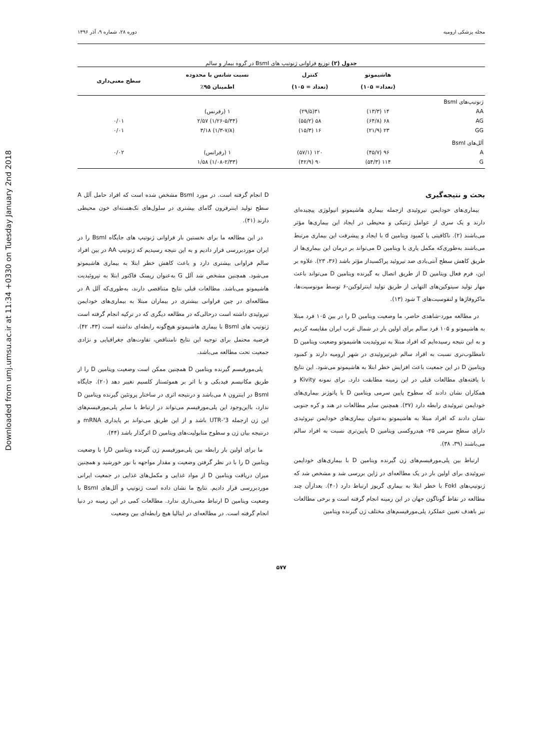Downloaded from umj.umsu.ac.ir at 11:34 +0330 on Tuesday January 2nd 2018
مجله پزشکی ارومیه دوره ۲۸، شماره ۹، آذر ۱۳۹۶
جدول (۲) توزیع فراوانی ژنوتیپ های BsmI در گروه بیمار و سالم
| | هاشیموتو (تعداد= ۱۰۵) | کنترل (تعداد = ۱۰۵) | نسبت شانس با محدوده اطمینان ۹۵٪ | سطح معنی‌داری |
| --- | --- | --- | --- | --- |
| ژنوتیپ‌های BsmI AA AG GG | ۱۴ (۱۳/۳) ۶۸ (۶۴/۸) ۲۳ (۲۱/۹) | ۳۱(۲۹/۵) ۵۸ (۵۵/۲) ۱۶ (۱۵/۳) | ۱ (رفرنس) (۱/۲۶-۵/۳۴) ۲/۵۷ (۱/۳-۷/۸) ۳/۱۸ | ۰/۰۱ ۰/۰۱ |
| آلل‌های BsmI A G | ۹۶ (۴۵/۷) ۱۱۴ (۵۴/۳) | ۱۲۰ (۵۷/۱) ۹۰ (۴۲/۹) | ۱ (رفرانس) (۱/۰۸-۲/۳۳) ۱/۵۸ | ۰/۰۲ |
بحث و نتیجه‌گیری
بیماری‌های خودایمن تیروئیدی ازجمله بیماری هاشیموتو اتیولوژی پیچیده‌ای دارند و یک سری از عوامل ژنتیکی و محیطی در ایجاد این بیماری‌ها مؤثر می‌باشند (۲). ناکافیتی یا کمبود ویتامین d با ایجاد و پیشرفت این بیماری مرتبط می‌باشند به‌طوری‌که مکمل یاری با ویتامین D می‌تواند بر درمان این بیماری‌ها از طریق کاهش سطح آنتی‌بادی ضد تیروئید پراکسیداز مؤثر باشد (۳۶، ۲۳). علاوه بر این، فرم فعال ویتامین D از طریق اتصال به گیرنده ویتامین D می‌تواند باعث مهار تولید سیتوکین‌های التهابی از طریق تولید اینترلوکین-۶ توسط مونوسیت‌ها، ماکروفاژها و لنفوسیت‌های T شود (۱۳).
در مطالعه مورد-شاهدی حاضر، ما وضعیت ویتامین D را در بین ۱۰۵ فرد مبتلا به هاشیموتو و ۱۰۵ فرد سالم برای اولین بار در شمال غرب ایران مقایسه کردیم و به این نتیجه رسیده‌ایم که افراد مبتلا به تیروئیدیت هاشیموتو وضعیت ویتامین D نامطلوب‌تری نسبت به افراد سالم غیرتیروئیدی در شهر ارومیه دارند و کمبود ویتامین D در این جمعیت باعث افزایش خطر ابتلا به هاشیموتو می‌شود. این نتایج با یافته‌های مطالعات قبلی در این زمینه مطابقت دارد. برای نمونه Kivity و همکاران نشان دادند که سطوح پایین سرمی ویتامین D با پاتوژنز بیماری‌های خودایمن تیروئیدی رابطه دارد (۳۷). همچنین سایر مطالعات در هند و کره جنوبی نشان دادند که افراد مبتلا به هاشیموتو به‌عنوان بیماری‌های خودایمن تیروئیدی دارای سطح سرمی ۲۵- هیدروکسی ویتامین D پایین‌تری نسبت به افراد سالم می‌باشند (۳۹، ۳۸).
ارتباط بین پلی‌مورفیسم‌های ژن گیرنده ویتامین D با بیماری‌های خودایمن تیروئیدی برای اولین بار در یک مطالعه‌ای در ژاپن بررسی شد و مشخص شد که ژنوتیپ‌های FokI با خطر ابتلا به بیماری گریوز ارتباط دارد (۴۰). بعدازآن چند مطالعه در نقاط گوناگون جهان در این زمینه انجام گرفته است و برخی مطالعات نیز باهدف تعیین عملکرد پلی‌مورفیسم‌های مختلف ژن گیرنده ویتامین
D انجام گرفته است. در مورد BsmI مشخص شده است که افراد حامل آلل A سطح تولید اینترفرون گامای بیشتری در سلول‌های تک‌هسته‌ای خون محیطی دارند (۴۱).
در این مطالعه ما برای نخستین بار فراوانی ژنوتیپ های جایگاه BsmI را در ایران موردبررسی قرار دادیم و به این نتیجه رسیدیم که ژنوتیپ AA در بین افراد سالم فراوانی بیشتری دارد و باعث کاهش خطر ابتلا به بیماری هاشیموتو می‌شود. همچنین مشخص شد آلل G به‌عنوان ریسک فاکتور ابتلا به تیروئیدیت هاشیموتو می‌باشد. مطالعات قبلی نتایج متناقضی دارند، به‌طوری‌که آلل A در مطالعه‌ای در چین فراوانی بیشتری در بیماران مبتلا به بیماری‌های خودایمن تیروئیدی داشته است درحالی‌که در مطالعه دیگری که در ترکیه انجام گرفته است ژنوتیپ های BsmI با بیماری هاشیموتو هیچ‌گونه رابطه‌ای نداشته است (۴۳، ۴۲). فرضیه محتمل برای توجیه این نتایج نامتناقض، تفاوت‌های جغرافیایی و نژادی جمعیت تحت مطالعه می‌باشد.
پلی‌مورفیسم گیرنده ویتامین D همچنین ممکن است وضعیت ویتامین D را از طریق مکانیسم فیدبکی و با اثر بر هموئستاز کلسیم تغییر دهد (۲۰). جایگاه BsmI در اینترون ۸ می‌باشد و درنتیجه اثری در ساختار پروتئین گیرنده ویتامین D ندارد، بااین‌وجود این پلی‌مورفیسم می‌تواند در ارتباط با سایر پلی‌مورفیسم‌های این ژن ازجمله 3'-UTR باشد و از این طریق می‌تواند بر پایداری mRNA و درنتیجه بیان ژن و سطوح متابولیت‌های ویتامین D اثرگذار باشد (۴۴).
ما برای اولین بار رابطه بین پلی‌مورفیسم ژن گیرنده ویتامین Dرا با وضعیت ویتامین D را با در نظر گرفتن وضعیت و مقدار مواجهه با نور خورشید و همچنین میزان دریافت ویتامین D از مواد غذایی و مکمل‌های غذایی در جمعیت ایرانی موردبررسی قرار دادیم. نتایج ما نشان داده است ژنوتیپ و آلل‌های BsmI با وضعیت ویتامین D ارتباط معنی‌داری ندارد. مطالعات کمی در این زمینه در دنیا انجام گرفته است. در مطالعه‌ای در ایتالیا هیچ رابطه‌ای بین وضعیت
۵۷۷